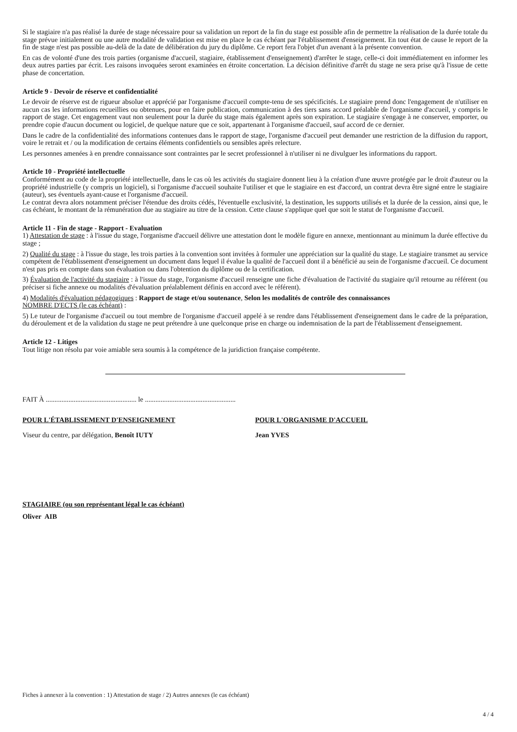Si le stagiaire n'a pas réalisé la durée de stage nécessaire pour sa validation un report de la fin du stage est possible afin de permettre la réalisation de la durée totale du stage prévue initialement ou une autre modalité de validation est mise en place le cas échéant par l'établissement d'enseignement. En tout état de cause le report de la fin de stage n'est pas possible au-delà de la date de délibération du jury du diplôme. Ce report fera l'objet d'un avenant à la présente convention.
En cas de volonté d'une des trois parties (organisme d'accueil, stagiaire, établissement d'enseignement) d'arrêter le stage, celle-ci doit immédiatement en informer les deux autres parties par écrit. Les raisons invoquées seront examinées en étroite concertation. La décision définitive d'arrêt du stage ne sera prise qu'à l'issue de cette phase de concertation.
Article 9 - Devoir de réserve et confidentialité
Le devoir de réserve est de rigueur absolue et apprécié par l'organisme d'accueil compte-tenu de ses spécificités. Le stagiaire prend donc l'engagement de n'utiliser en aucun cas les informations recueillies ou obtenues, pour en faire publication, communication à des tiers sans accord préalable de l'organisme d'accueil, y compris le rapport de stage. Cet engagement vaut non seulement pour la durée du stage mais également après son expiration. Le stagiaire s'engage à ne conserver, emporter, ou prendre copie d'aucun document ou logiciel, de quelque nature que ce soit, appartenant à l'organisme d'accueil, sauf accord de ce dernier.
Dans le cadre de la confidentialité des informations contenues dans le rapport de stage, l'organisme d'accueil peut demander une restriction de la diffusion du rapport, voire le retrait et / ou la modification de certains éléments confidentiels ou sensibles après relecture.
Les personnes amenées à en prendre connaissance sont contraintes par le secret professionnel à n'utiliser ni ne divulguer les informations du rapport.
Article 10 - Propriété intellectuelle
Conformément au code de la propriété intellectuelle, dans le cas où les activités du stagiaire donnent lieu à la création d'une œuvre protégée par le droit d'auteur ou la propriété industrielle (y compris un logiciel), si l'organisme d'accueil souhaite l'utiliser et que le stagiaire en est d'accord, un contrat devra être signé entre le stagiaire (auteur), ses éventuels ayant-cause et l'organisme d'accueil.
Le contrat devra alors notamment préciser l'étendue des droits cédés, l'éventuelle exclusivité, la destination, les supports utilisés et la durée de la cession, ainsi que, le cas échéant, le montant de la rémunération due au stagiaire au titre de la cession. Cette clause s'applique quel que soit le statut de l'organisme d'accueil.
Article 11 - Fin de stage - Rapport - Evaluation
1) Attestation de stage : à l'issue du stage, l'organisme d'accueil délivre une attestation dont le modèle figure en annexe, mentionnant au minimum la durée effective du stage ;
2) Qualité du stage : à l'issue du stage, les trois parties à la convention sont invitées à formuler une appréciation sur la qualité du stage. Le stagiaire transmet au service compétent de l'établissement d'enseignement un document dans lequel il évalue la qualité de l'accueil dont il a bénéficié au sein de l'organisme d'accueil. Ce document n'est pas pris en compte dans son évaluation ou dans l'obtention du diplôme ou de la certification.
3) Évaluation de l'activité du stagiaire : à l'issue du stage, l'organisme d'accueil renseigne une fiche d'évaluation de l'activité du stagiaire qu'il retourne au référent (ou préciser si fiche annexe ou modalités d'évaluation préalablement définis en accord avec le référent).
4) Modalités d'évaluation pédagogiques : Rapport de stage et/ou soutenance, Selon les modalités de contrôle des connaissances
NOMBRE D'ECTS (le cas échéant) :
5) Le tuteur de l'organisme d'accueil ou tout membre de l'organisme d'accueil appelé à se rendre dans l'établissement d'enseignement dans le cadre de la préparation, du déroulement et de la validation du stage ne peut prétendre à une quelconque prise en charge ou indemnisation de la part de l'établissement d'enseignement.
Article 12 - Litiges
Tout litige non résolu par voie amiable sera soumis à la compétence de la juridiction française compétente.
FAIT À .................................................... le ....................................................
POUR L'ÉTABLISSEMENT D'ENSEIGNEMENT
Viseur du centre, par délégation, Benoît IUTY
POUR L'ORGANISME D'ACCUEIL
Jean YVES
STAGIAIRE (ou son représentant légal le cas échéant)
Oliver AIB
Fiches à annexer à la convention : 1) Attestation de stage / 2) Autres annexes (le cas échéant)
4 / 4